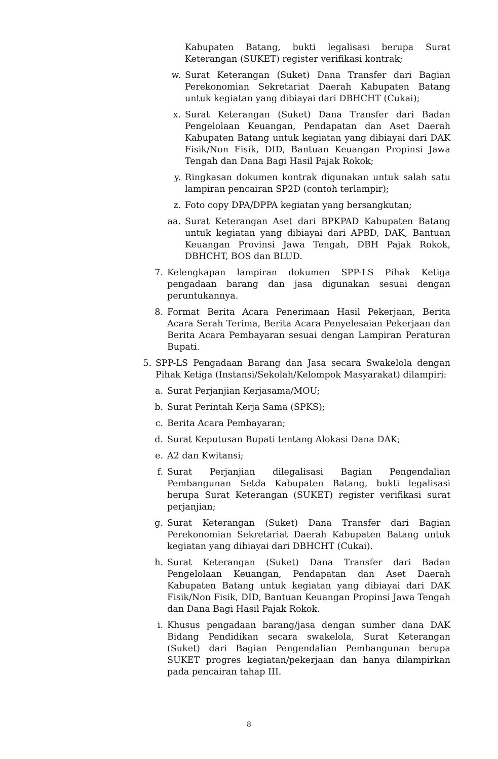Kabupaten Batang, bukti legalisasi berupa Surat Keterangan (SUKET) register verifikasi kontrak;
w. Surat Keterangan (Suket) Dana Transfer dari Bagian Perekonomian Sekretariat Daerah Kabupaten Batang untuk kegiatan yang dibiayai dari DBHCHT (Cukai);
x. Surat Keterangan (Suket) Dana Transfer dari Badan Pengelolaan Keuangan, Pendapatan dan Aset Daerah Kabupaten Batang untuk kegiatan yang dibiayai dari DAK Fisik/Non Fisik, DID, Bantuan Keuangan Propinsi Jawa Tengah dan Dana Bagi Hasil Pajak Rokok;
y. Ringkasan dokumen kontrak digunakan untuk salah satu lampiran pencairan SP2D (contoh terlampir);
z. Foto copy DPA/DPPA kegiatan yang bersangkutan;
aa. Surat Keterangan Aset dari BPKPAD Kabupaten Batang untuk kegiatan yang dibiayai dari APBD, DAK, Bantuan Keuangan Provinsi Jawa Tengah, DBH Pajak Rokok, DBHCHT, BOS dan BLUD.
7. Kelengkapan lampiran dokumen SPP-LS Pihak Ketiga pengadaan barang dan jasa digunakan sesuai dengan peruntukannya.
8. Format Berita Acara Penerimaan Hasil Pekerjaan, Berita Acara Serah Terima, Berita Acara Penyelesaian Pekerjaan dan Berita Acara Pembayaran sesuai dengan Lampiran Peraturan Bupati.
5. SPP-LS Pengadaan Barang dan Jasa secara Swakelola dengan Pihak Ketiga (Instansi/Sekolah/Kelompok Masyarakat) dilampiri:
a. Surat Perjanjian Kerjasama/MOU;
b. Surat Perintah Kerja Sama (SPKS);
c. Berita Acara Pembayaran;
d. Surat Keputusan Bupati tentang Alokasi Dana DAK;
e. A2 dan Kwitansi;
f. Surat Perjanjian dilegalisasi Bagian Pengendalian Pembangunan Setda Kabupaten Batang, bukti legalisasi berupa Surat Keterangan (SUKET) register verifikasi surat perjanjian;
g. Surat Keterangan (Suket) Dana Transfer dari Bagian Perekonomian Sekretariat Daerah Kabupaten Batang untuk kegiatan yang dibiayai dari DBHCHT (Cukai).
h. Surat Keterangan (Suket) Dana Transfer dari Badan Pengelolaan Keuangan, Pendapatan dan Aset Daerah Kabupaten Batang untuk kegiatan yang dibiayai dari DAK Fisik/Non Fisik, DID, Bantuan Keuangan Propinsi Jawa Tengah dan Dana Bagi Hasil Pajak Rokok.
i. Khusus pengadaan barang/jasa dengan sumber dana DAK Bidang Pendidikan secara swakelola, Surat Keterangan (Suket) dari Bagian Pengendalian Pembangunan berupa SUKET progres kegiatan/pekerjaan dan hanya dilampirkan pada pencairan tahap III.
8